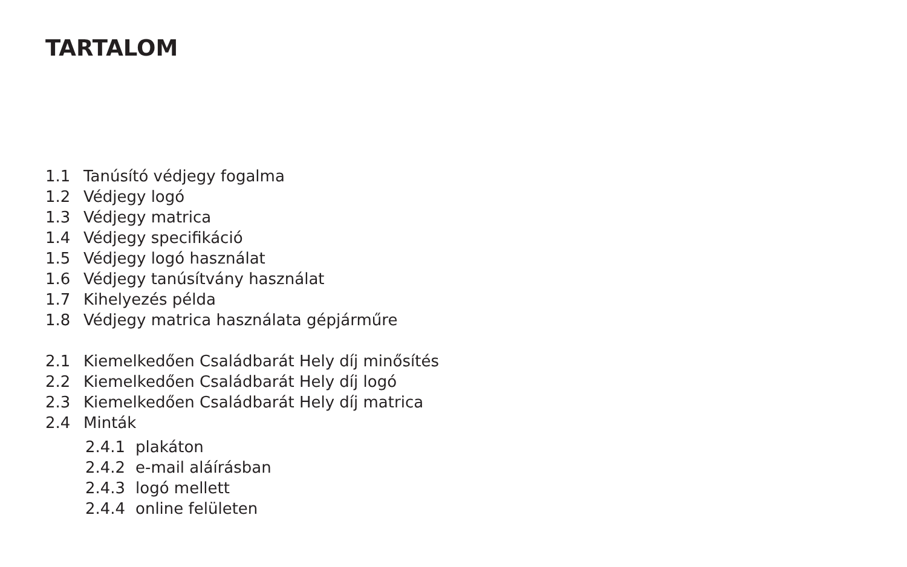TARTALOM
1.1 Tanúsító védjegy fogalma
1.2 Védjegy logó
1.3 Védjegy matrica
1.4 Védjegy specifikáció
1.5 Védjegy logó használat
1.6 Védjegy tanúsítvány használat
1.7 Kihelyezés példa
1.8 Védjegy matrica használata gépjárműre
2.1 Kiemelkedően Családbarát Hely díj minősítés
2.2 Kiemelkedően Családbarát Hely díj logó
2.3 Kiemelkedően Családbarát Hely díj matrica
2.4 Minták
2.4.1 plakáton
2.4.2 e-mail aláírásban
2.4.3 logó mellett
2.4.4 online felületen